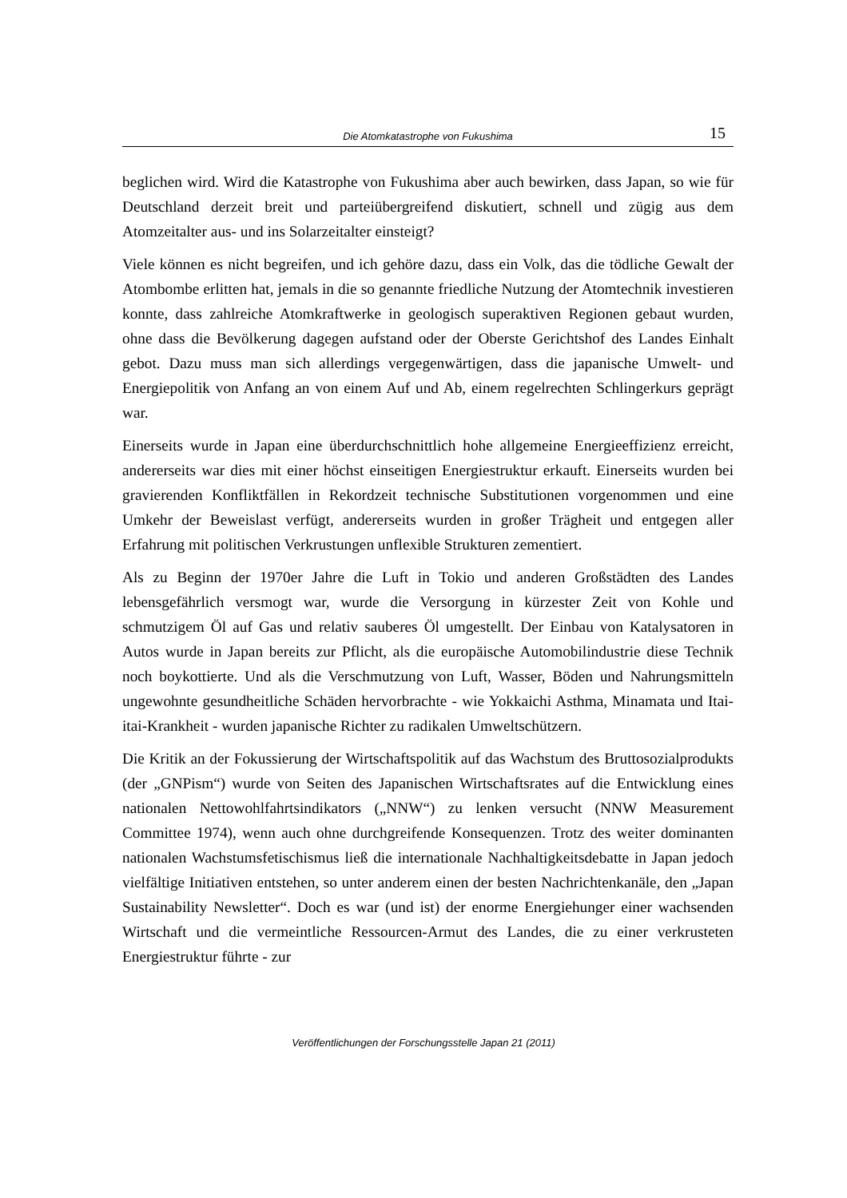Die Atomkatastrophe von Fukushima
15
beglichen wird. Wird die Katastrophe von Fukushima aber auch bewirken, dass Japan, so wie für Deutschland derzeit breit und parteiübergreifend diskutiert, schnell und zügig aus dem Atomzeitalter aus- und ins Solarzeitalter einsteigt?
Viele können es nicht begreifen, und ich gehöre dazu, dass ein Volk, das die tödliche Gewalt der Atombombe erlitten hat, jemals in die so genannte friedliche Nutzung der Atomtechnik investieren konnte, dass zahlreiche Atomkraftwerke in geologisch super­aktiven Regionen gebaut wurden, ohne dass die Bevölkerung dagegen aufstand oder der Oberste Gerichtshof des Landes Einhalt gebot. Dazu muss man sich allerdings verge­genwärtigen, dass die japanische Umwelt- und Energiepolitik von Anfang an von einem Auf und Ab, einem regelrechten Schlingerkurs geprägt war.
Einerseits wurde in Japan eine überdurchschnittlich hohe allgemeine Energieeffizienz erreicht, andererseits war dies mit einer höchst einseitigen Energiestruktur erkauft. Ei­nerseits wurden bei gravierenden Konfliktfällen in Rekordzeit technische Substitutionen vorgenommen und eine Umkehr der Beweislast verfügt, andererseits wurden in großer Trägheit und entgegen aller Erfahrung mit politischen Verkrustungen unflexible Struk­turen zementiert.
Als zu Beginn der 1970er Jahre die Luft in Tokio und anderen Großstädten des Landes lebensgefährlich versmogt war, wurde die Versorgung in kürzester Zeit von Kohle und schmutzigem Öl auf Gas und relativ sauberes Öl umgestellt. Der Einbau von Katalysa­toren in Autos wurde in Japan bereits zur Pflicht, als die europäische Automobilindustrie diese Technik noch boykottierte. Und als die Verschmutzung von Luft, Wasser, Böden und Nahrungsmitteln ungewohnte gesundheitliche Schäden hervorbrachte - wie Yok­kaichi Asthma, Minamata und Itai-itai-Krankheit - wurden japanische Richter zu radi­kalen Umweltschützern.
Die Kritik an der Fokussierung der Wirtschaftspolitik auf das Wachstum des Bruttosozi­alprodukts (der „GNPism“) wurde von Seiten des Japanischen Wirtschaftsrates auf die Entwicklung eines nationalen Nettowohlfahrtsindikators („NNW“) zu lenken versucht (NNW Measurement Committee 1974), wenn auch ohne durchgreifende Konsequenzen. Trotz des weiter dominanten nationalen Wachstumsfetischismus ließ die internationale Nachhaltigkeitsdebatte in Japan jedoch vielfältige Initiativen entstehen, so unter anderem einen der besten Nachrichtenkanäle, den „Japan Sustainability Newsletter“. Doch es war (und ist) der enorme Energiehunger einer wachsenden Wirtschaft und die vermeintliche Ressourcen-Armut des Landes, die zu einer verkrusteten Energiestruktur führte - zur
Veröffentlichungen der Forschungsstelle Japan 21 (2011)